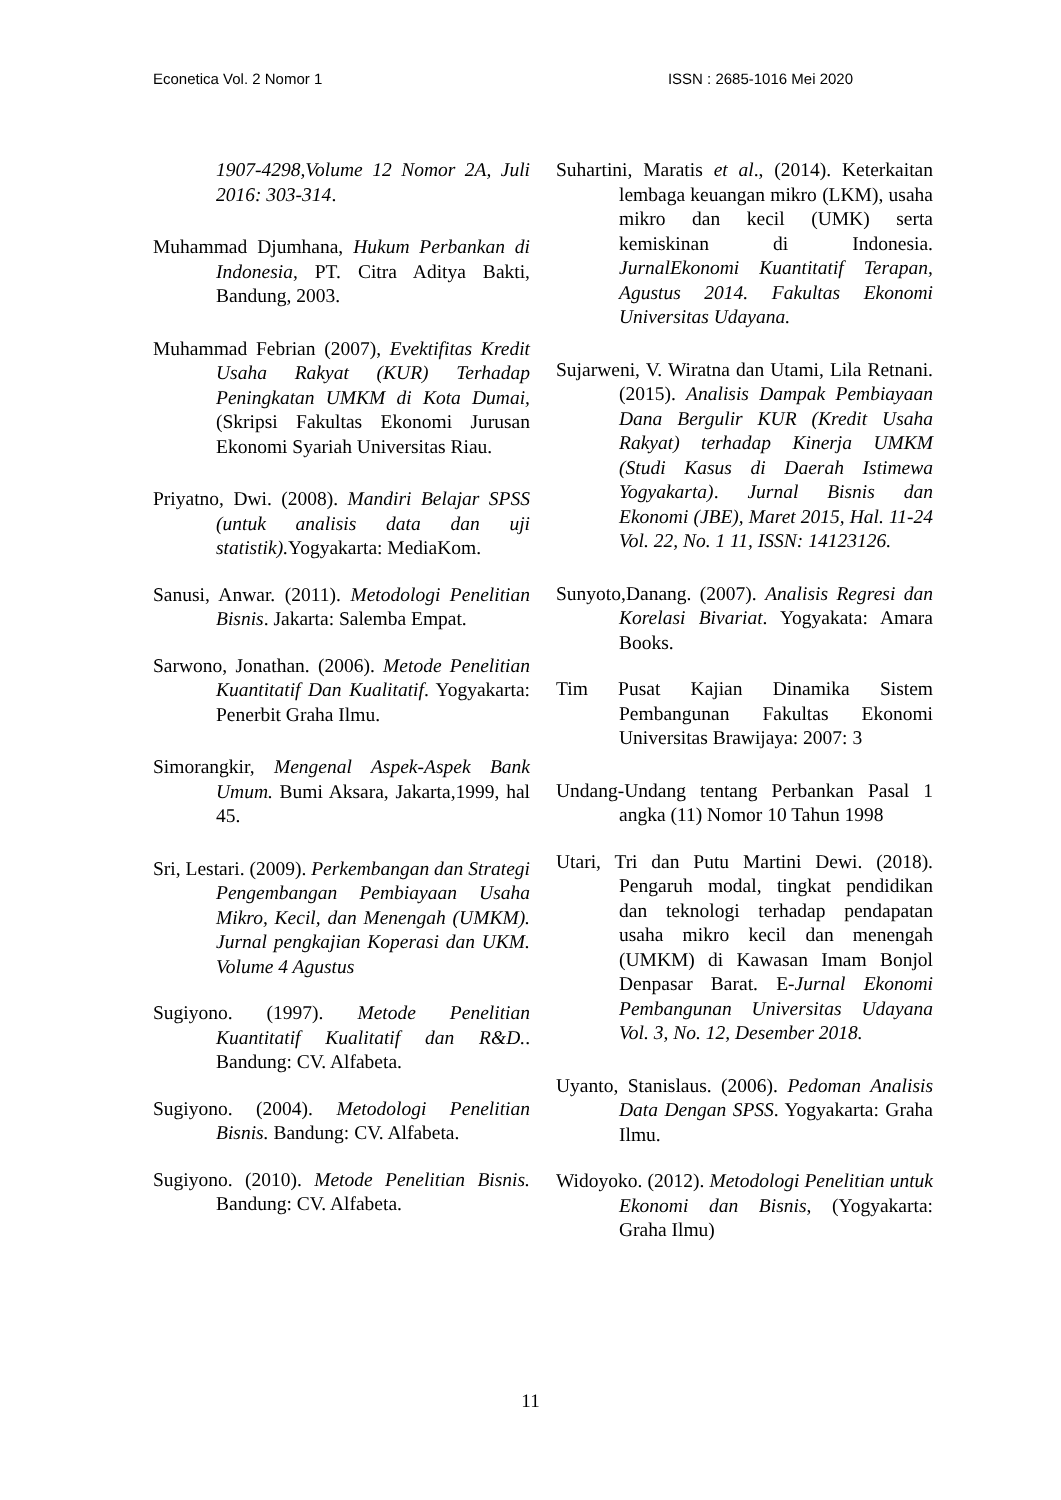Econetica Vol. 2 Nomor 1 ISSN : 2685-1016 Mei 2020
1907-4298,Volume 12 Nomor 2A, Juli 2016: 303-314.
Muhammad Djumhana, Hukum Perbankan di Indonesia, PT. Citra Aditya Bakti, Bandung, 2003.
Muhammad Febrian (2007), Evektifitas Kredit Usaha Rakyat (KUR) Terhadap Peningkatan UMKM di Kota Dumai, (Skripsi Fakultas Ekonomi Jurusan Ekonomi Syariah Universitas Riau.
Priyatno, Dwi. (2008). Mandiri Belajar SPSS (untuk analisis data dan uji statistik). Yogyakarta: MediaKom.
Sanusi, Anwar. (2011). Metodologi Penelitian Bisnis. Jakarta: Salemba Empat.
Sarwono, Jonathan. (2006). Metode Penelitian Kuantitatif Dan Kualitatif. Yogyakarta: Penerbit Graha Ilmu.
Simorangkir, Mengenal Aspek-Aspek Bank Umum. Bumi Aksara, Jakarta,1999, hal 45.
Sri, Lestari. (2009). Perkembangan dan Strategi Pengembangan Pembiayaan Usaha Mikro, Kecil, dan Menengah (UMKM). Jurnal pengkajian Koperasi dan UKM. Volume 4 Agustus
Sugiyono. (1997). Metode Penelitian Kuantitatif Kualitatif dan R&D.. Bandung: CV. Alfabeta.
Sugiyono. (2004). Metodologi Penelitian Bisnis. Bandung: CV. Alfabeta.
Sugiyono. (2010). Metode Penelitian Bisnis. Bandung: CV. Alfabeta.
Suhartini, Maratis et al., (2014). Keterkaitan lembaga keuangan mikro (LKM), usaha mikro dan kecil (UMK) serta kemiskinan di Indonesia. JurnalEkonomi Kuantitatif Terapan, Agustus 2014. Fakultas Ekonomi Universitas Udayana.
Sujarweni, V. Wiratna dan Utami, Lila Retnani. (2015). Analisis Dampak Pembiayaan Dana Bergulir KUR (Kredit Usaha Rakyat) terhadap Kinerja UMKM (Studi Kasus di Daerah Istimewa Yogyakarta). Jurnal Bisnis dan Ekonomi (JBE), Maret 2015, Hal. 11-24 Vol. 22, No. 1 11, ISSN: 14123126.
Sunyoto,Danang. (2007). Analisis Regresi dan Korelasi Bivariat. Yogyakata: Amara Books.
Tim Pusat Kajian Dinamika Sistem Pembangunan Fakultas Ekonomi Universitas Brawijaya: 2007: 3
Undang-Undang tentang Perbankan Pasal 1 angka (11) Nomor 10 Tahun 1998
Utari, Tri dan Putu Martini Dewi. (2018). Pengaruh modal, tingkat pendidikan dan teknologi terhadap pendapatan usaha mikro kecil dan menengah (UMKM) di Kawasan Imam Bonjol Denpasar Barat. E-Jurnal Ekonomi Pembangunan Universitas Udayana Vol. 3, No. 12, Desember 2018.
Uyanto, Stanislaus. (2006). Pedoman Analisis Data Dengan SPSS. Yogyakarta: Graha Ilmu.
Widoyoko. (2012). Metodologi Penelitian untuk Ekonomi dan Bisnis, (Yogyakarta: Graha Ilmu)
11